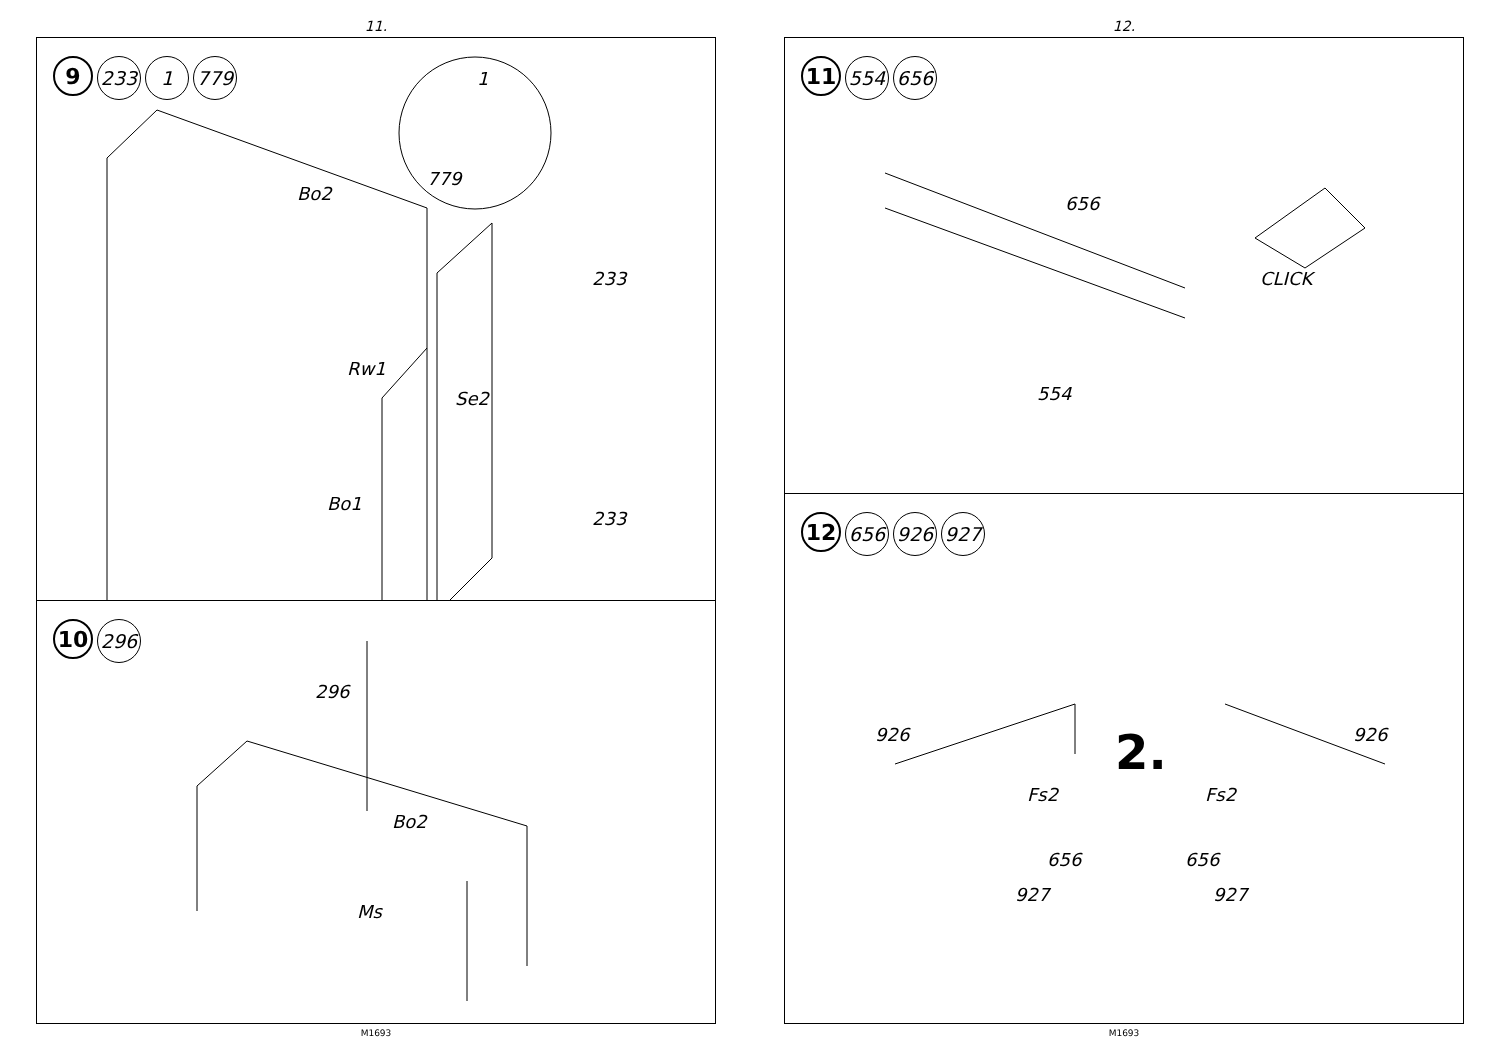11.
9 233 1 779
1
779
Bo2
Rw1
Se2
Bo1
233
233
10 296
296
Bo2
Ms
M1693
12.
11 554 656
656
CLICK
554
12 656 926 927
926 926 2.
Fs2 Fs2
656 656
927 927
M1693